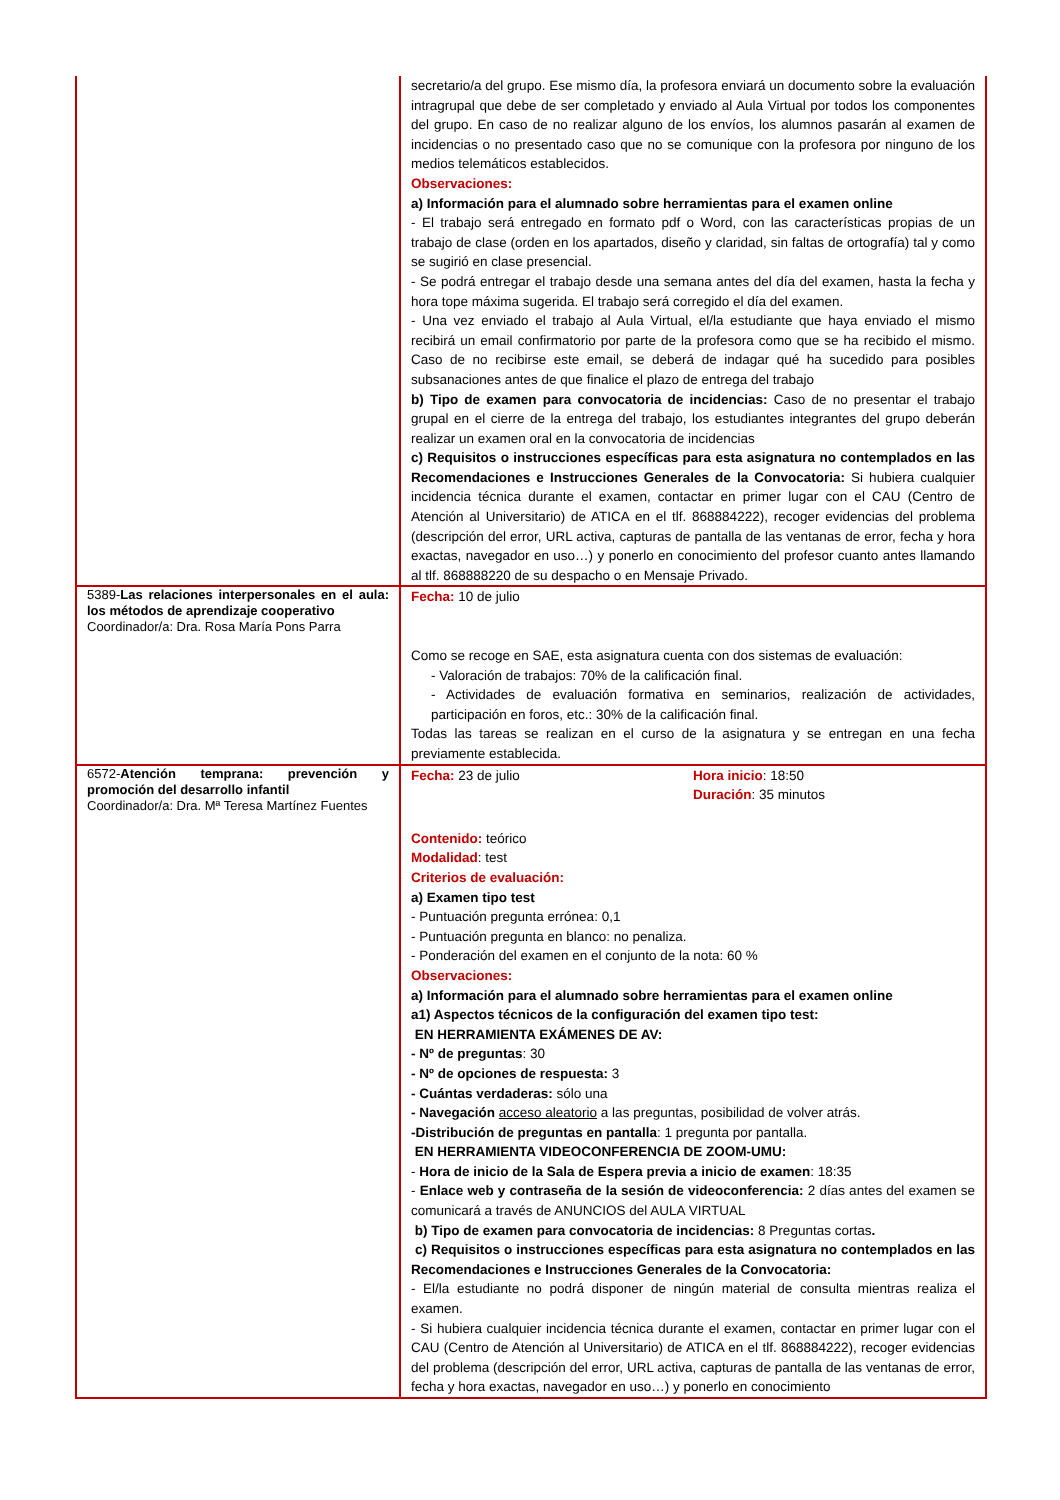| | secretario/a del grupo. Ese mismo día, la profesora enviará un documento sobre la evaluación intragrupal que debe de ser completado y enviado al Aula Virtual por todos los componentes del grupo. En caso de no realizar alguno de los envíos, los alumnos pasarán al examen de incidencias o no presentado caso que no se comunique con la profesora por ninguno de los medios telemáticos establecidos. Observaciones: a) Información para el alumnado sobre herramientas para el examen online - El trabajo será entregado en formato pdf o Word, con las características propias de un trabajo de clase (orden en los apartados, diseño y claridad, sin faltas de ortografía) tal y como se sugirió en clase presencial. - Se podrá entregar el trabajo desde una semana antes del día del examen, hasta la fecha y hora tope máxima sugerida. El trabajo será corregido el día del examen. - Una vez enviado el trabajo al Aula Virtual, el/la estudiante que haya enviado el mismo recibirá un email confirmatorio por parte de la profesora como que se ha recibido el mismo. Caso de no recibirse este email, se deberá de indagar qué ha sucedido para posibles subsanaciones antes de que finalice el plazo de entrega del trabajo b) Tipo de examen para convocatoria de incidencias: Caso de no presentar el trabajo grupal en el cierre de la entrega del trabajo, los estudiantes integrantes del grupo deberán realizar un examen oral en la convocatoria de incidencias c) Requisitos o instrucciones específicas para esta asignatura no contemplados en las Recomendaciones e Instrucciones Generales de la Convocatoria: Si hubiera cualquier incidencia técnica durante el examen, contactar en primer lugar con el CAU (Centro de Atención al Universitario) de ATICA en el tlf. 868884222), recoger evidencias del problema (descripción del error, URL activa, capturas de pantalla de las ventanas de error, fecha y hora exactas, navegador en uso…) y ponerlo en conocimiento del profesor cuanto antes llamando al tlf. 868888220 de su despacho o en Mensaje Privado. |
| 5389- Las relaciones interpersonales en el aula: los métodos de aprendizaje cooperativo Coordinador/a: Dra. Rosa María Pons Parra | Fecha: 10 de julio Como se recoge en SAE, esta asignatura cuenta con dos sistemas de evaluación: - Valoración de trabajos: 70% de la calificación final. - Actividades de evaluación formativa en seminarios, realización de actividades, participación en foros, etc.: 30% de la calificación final. Todas las tareas se realizan en el curso de la asignatura y se entregan en una fecha previamente establecida. |
| 6572- Atención temprana: prevención y promoción del desarrollo infantil Coordinador/a: Dra. Mª Teresa Martínez Fuentes | Fecha: 23 de julio Hora inicio : 18:50 Duración : 35 minutos Contenido: teórico Modalidad : test Criterios de evaluación: a) Examen tipo test - Puntuación pregunta errónea: 0,1 - Puntuación pregunta en blanco: no penaliza. - Ponderación del examen en el conjunto de la nota: 60 % Observaciones: a) Información para el alumnado sobre herramientas para el examen online a1) Aspectos técnicos de la configuración del examen tipo test: EN HERRAMIENTA EXÁMENES DE AV: - Nº de preguntas : 30 - Nº de opciones de respuesta: 3 - Cuántas verdaderas: sólo una - Navegación acceso aleatorio a las preguntas, posibilidad de volver atrás. -Distribución de preguntas en pantalla : 1 pregunta por pantalla. EN HERRAMIENTA VIDEOCONFERENCIA DE ZOOM-UMU: - Hora de inicio de la Sala de Espera previa a inicio de examen : 18:35 - Enlace web y contraseña de la sesión de videoconferencia: 2 días antes del examen se comunicará a través de ANUNCIOS del AULA VIRTUAL b) Tipo de examen para convocatoria de incidencias: 8 Preguntas cortas . c) Requisitos o instrucciones específicas para esta asignatura no contemplados en las Recomendaciones e Instrucciones Generales de la Convocatoria: - El/la estudiante no podrá disponer de ningún material de consulta mientras realiza el examen. - Si hubiera cualquier incidencia técnica durante el examen, contactar en primer lugar con el CAU (Centro de Atención al Universitario) de ATICA en el tlf. 868884222), recoger evidencias del problema (descripción del error, URL activa, capturas de pantalla de las ventanas de error, fecha y hora exactas, navegador en uso…) y ponerlo en conocimiento |